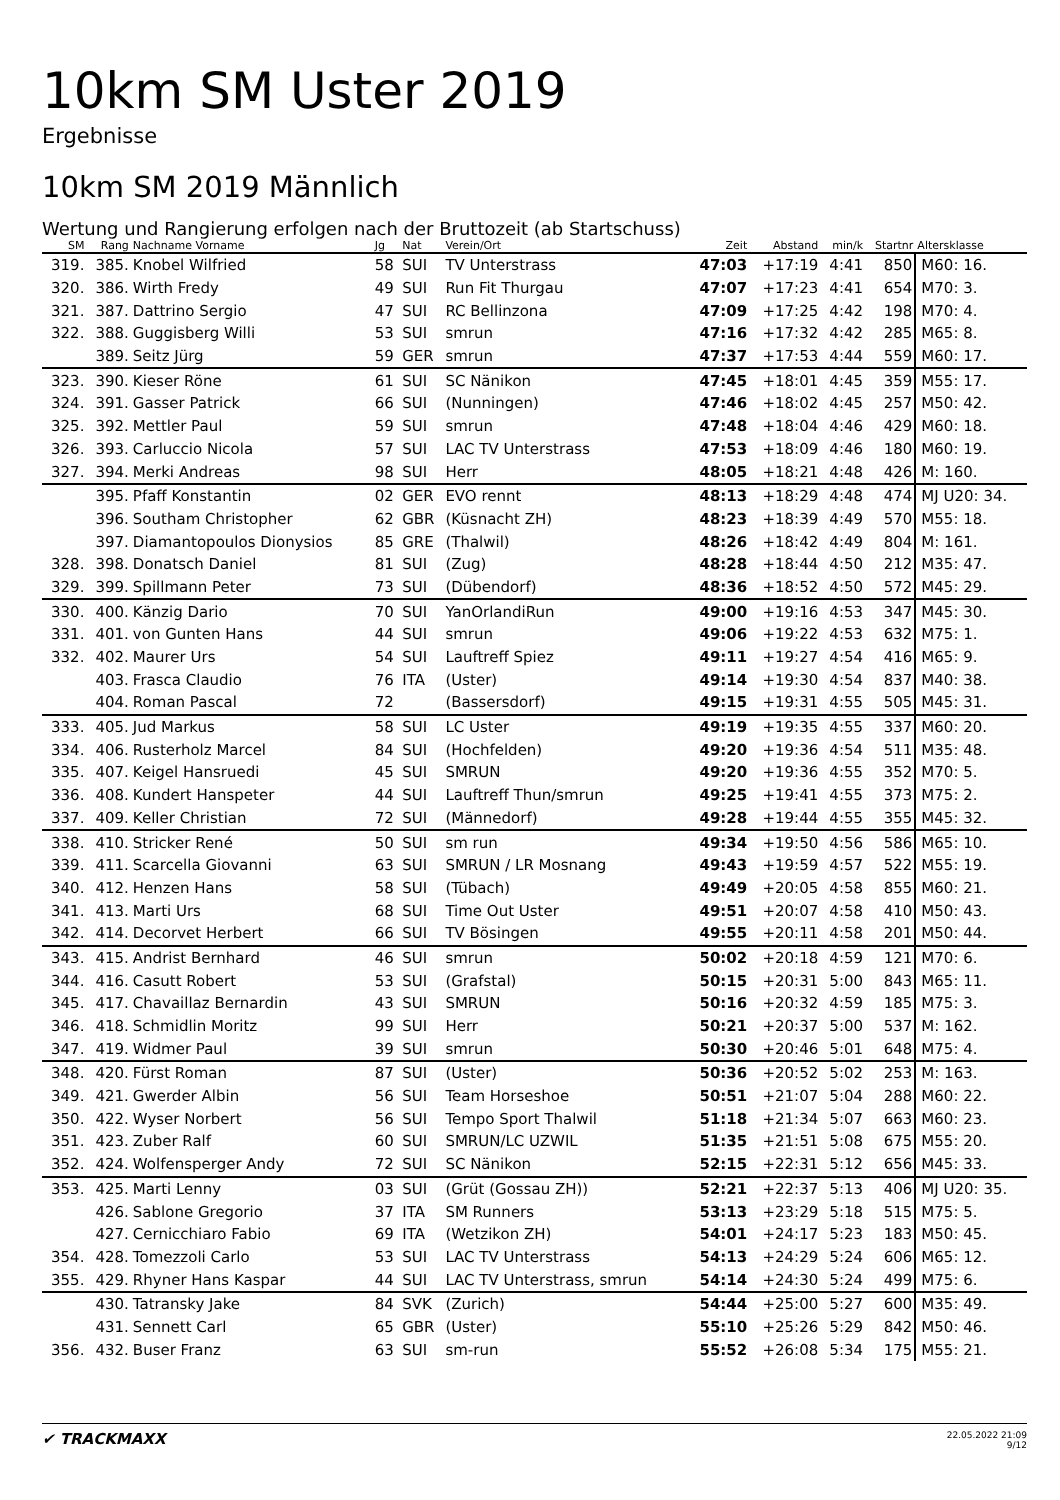10km SM Uster 2019
Ergebnisse
10km SM 2019 Männlich
Wertung und Rangierung erfolgen nach der Bruttozeit (ab Startschuss)
| SM | Rang | Nachname Vorname | Jg | Nat | Verein/Ort | Zeit | Abstand | min/k | Startnr | Altersklasse |
| --- | --- | --- | --- | --- | --- | --- | --- | --- | --- | --- |
| 319. | 385. | Knobel Wilfried | 58 | SUI | TV Unterstrass | 47:03 | +17:19 | 4:41 | 850 | M60: 16. |
| 320. | 386. | Wirth Fredy | 49 | SUI | Run Fit Thurgau | 47:07 | +17:23 | 4:41 | 654 | M70: 3. |
| 321. | 387. | Dattrino Sergio | 47 | SUI | RC Bellinzona | 47:09 | +17:25 | 4:42 | 198 | M70: 4. |
| 322. | 388. | Guggisberg Willi | 53 | SUI | smrun | 47:16 | +17:32 | 4:42 | 285 | M65: 8. |
| | 389. | Seitz Jürg | 59 | GER | smrun | 47:37 | +17:53 | 4:44 | 559 | M60: 17. |
| 323. | 390. | Kieser Röne | 61 | SUI | SC Nänikon | 47:45 | +18:01 | 4:45 | 359 | M55: 17. |
| 324. | 391. | Gasser Patrick | 66 | SUI | (Nunningen) | 47:46 | +18:02 | 4:45 | 257 | M50: 42. |
| 325. | 392. | Mettler Paul | 59 | SUI | smrun | 47:48 | +18:04 | 4:46 | 429 | M60: 18. |
| 326. | 393. | Carluccio Nicola | 57 | SUI | LAC TV Unterstrass | 47:53 | +18:09 | 4:46 | 180 | M60: 19. |
| 327. | 394. | Merki Andreas | 98 | SUI | Herr | 48:05 | +18:21 | 4:48 | 426 | M: 160. |
| | 395. | Pfaff Konstantin | 02 | GER | EVO rennt | 48:13 | +18:29 | 4:48 | 474 | MJ U20: 34. |
| | 396. | Southam Christopher | 62 | GBR | (Küsnacht ZH) | 48:23 | +18:39 | 4:49 | 570 | M55: 18. |
| | 397. | Diamantopoulos Dionysios | 85 | GRE | (Thalwil) | 48:26 | +18:42 | 4:49 | 804 | M: 161. |
| 328. | 398. | Donatsch Daniel | 81 | SUI | (Zug) | 48:28 | +18:44 | 4:50 | 212 | M35: 47. |
| 329. | 399. | Spillmann Peter | 73 | SUI | (Dübendorf) | 48:36 | +18:52 | 4:50 | 572 | M45: 29. |
| 330. | 400. | Känzig Dario | 70 | SUI | YanOrlandiRun | 49:00 | +19:16 | 4:53 | 347 | M45: 30. |
| 331. | 401. | von Gunten Hans | 44 | SUI | smrun | 49:06 | +19:22 | 4:53 | 632 | M75: 1. |
| 332. | 402. | Maurer Urs | 54 | SUI | Lauftreff Spiez | 49:11 | +19:27 | 4:54 | 416 | M65: 9. |
| | 403. | Frasca Claudio | 76 | ITA | (Uster) | 49:14 | +19:30 | 4:54 | 837 | M40: 38. |
| | 404. | Roman Pascal | 72 | | (Bassersdorf) | 49:15 | +19:31 | 4:55 | 505 | M45: 31. |
| 333. | 405. | Jud Markus | 58 | SUI | LC Uster | 49:19 | +19:35 | 4:55 | 337 | M60: 20. |
| 334. | 406. | Rusterholz Marcel | 84 | SUI | (Hochfelden) | 49:20 | +19:36 | 4:54 | 511 | M35: 48. |
| 335. | 407. | Keigel Hansruedi | 45 | SUI | SMRUN | 49:20 | +19:36 | 4:55 | 352 | M70: 5. |
| 336. | 408. | Kundert Hanspeter | 44 | SUI | Lauftreff Thun/smrun | 49:25 | +19:41 | 4:55 | 373 | M75: 2. |
| 337. | 409. | Keller Christian | 72 | SUI | (Männedorf) | 49:28 | +19:44 | 4:55 | 355 | M45: 32. |
| 338. | 410. | Stricker René | 50 | SUI | sm run | 49:34 | +19:50 | 4:56 | 586 | M65: 10. |
| 339. | 411. | Scarcella Giovanni | 63 | SUI | SMRUN / LR Mosnang | 49:43 | +19:59 | 4:57 | 522 | M55: 19. |
| 340. | 412. | Henzen Hans | 58 | SUI | (Tübach) | 49:49 | +20:05 | 4:58 | 855 | M60: 21. |
| 341. | 413. | Marti Urs | 68 | SUI | Time Out Uster | 49:51 | +20:07 | 4:58 | 410 | M50: 43. |
| 342. | 414. | Decorvet Herbert | 66 | SUI | TV Bösingen | 49:55 | +20:11 | 4:58 | 201 | M50: 44. |
| 343. | 415. | Andrist Bernhard | 46 | SUI | smrun | 50:02 | +20:18 | 4:59 | 121 | M70: 6. |
| 344. | 416. | Casutt Robert | 53 | SUI | (Grafstal) | 50:15 | +20:31 | 5:00 | 843 | M65: 11. |
| 345. | 417. | Chavaillaz Bernardin | 43 | SUI | SMRUN | 50:16 | +20:32 | 4:59 | 185 | M75: 3. |
| 346. | 418. | Schmidlin Moritz | 99 | SUI | Herr | 50:21 | +20:37 | 5:00 | 537 | M: 162. |
| 347. | 419. | Widmer Paul | 39 | SUI | smrun | 50:30 | +20:46 | 5:01 | 648 | M75: 4. |
| 348. | 420. | Fürst Roman | 87 | SUI | (Uster) | 50:36 | +20:52 | 5:02 | 253 | M: 163. |
| 349. | 421. | Gwerder Albin | 56 | SUI | Team Horseshoe | 50:51 | +21:07 | 5:04 | 288 | M60: 22. |
| 350. | 422. | Wyser Norbert | 56 | SUI | Tempo Sport Thalwil | 51:18 | +21:34 | 5:07 | 663 | M60: 23. |
| 351. | 423. | Zuber Ralf | 60 | SUI | SMRUN/LC UZWIL | 51:35 | +21:51 | 5:08 | 675 | M55: 20. |
| 352. | 424. | Wolfensperger Andy | 72 | SUI | SC Nänikon | 52:15 | +22:31 | 5:12 | 656 | M45: 33. |
| 353. | 425. | Marti Lenny | 03 | SUI | (Grüt (Gossau ZH)) | 52:21 | +22:37 | 5:13 | 406 | MJ U20: 35. |
| | 426. | Sablone Gregorio | 37 | ITA | SM Runners | 53:13 | +23:29 | 5:18 | 515 | M75: 5. |
| | 427. | Cernicchiaro Fabio | 69 | ITA | (Wetzikon ZH) | 54:01 | +24:17 | 5:23 | 183 | M50: 45. |
| 354. | 428. | Tomezzoli Carlo | 53 | SUI | LAC TV Unterstrass | 54:13 | +24:29 | 5:24 | 606 | M65: 12. |
| 355. | 429. | Rhyner Hans Kaspar | 44 | SUI | LAC TV Unterstrass, smrun | 54:14 | +24:30 | 5:24 | 499 | M75: 6. |
| | 430. | Tatransky Jake | 84 | SVK | (Zurich) | 54:44 | +25:00 | 5:27 | 600 | M35: 49. |
| | 431. | Sennett Carl | 65 | GBR | (Uster) | 55:10 | +25:26 | 5:29 | 842 | M50: 46. |
| 356. | 432. | Buser Franz | 63 | SUI | sm-run | 55:52 | +26:08 | 5:34 | 175 | M55: 21. |
✔ TRACKMAXX
22.05.2022 21:09
9/12